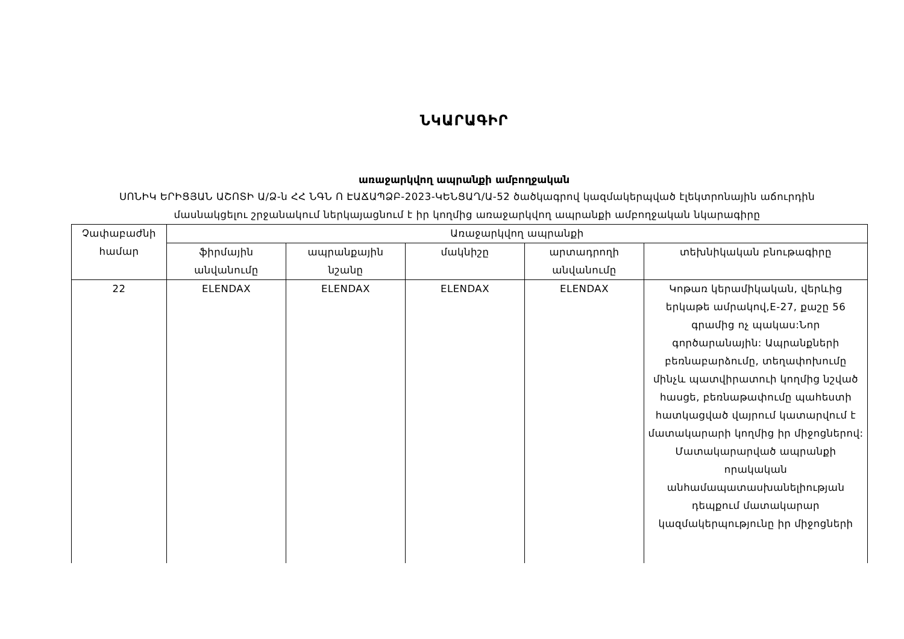ՆԿԱՐԱԳԻՐ
առաջարկվող ապրանքի ամբողջական
ՍՈՆԻԿ ԵՐԻՑՅԱՆ ԱՇՈՏԻ Ա/Ձ-ն ՀՀ ՆԳՆ Ո ԷԱՃԱՊՁԲ-2023-ԿԵՆՑԱՂ/Ա-52 ծածկագրով կազմակերպված էլեկտրոնային աճուրդին մասնակցելու շրջանակում ներկայացնում է իր կողմից առաջարկվող ապրանքի ամբողջական նկարագիրը
| Չափաբաժնի համար | Առաջարկվող ապրանքի | | | | |
| --- | --- | --- | --- | --- | --- |
| | ֆիրմային անվանումը | ապրանքային նշանը | մակնիշը | արտադրողի անվանումը | տեխնիկական բնութագիրը |
| 22 | ELENDAX | ELENDAX | ELENDAX | ELENDAX | Կոթառ կերամիկական, վերևից երկաթե ամրակով,E-27, քաշը 56 գրամից ոչ պակաս:Նոր գործարանային: Ապրանքների բեռնաբարձումը, տեղափոխումը մինչև պատվիրատուի կողմից նշված հասցե, բեռնաթափումը պահեստի հատկացված վայրում կատարվում է մատակարարի կողմից իր միջոցներով: Մատակարարված ապրանքի որակական անհամապատասխանելիության դեպքում մատակարար կազմակերպությունը իր միջոցների |